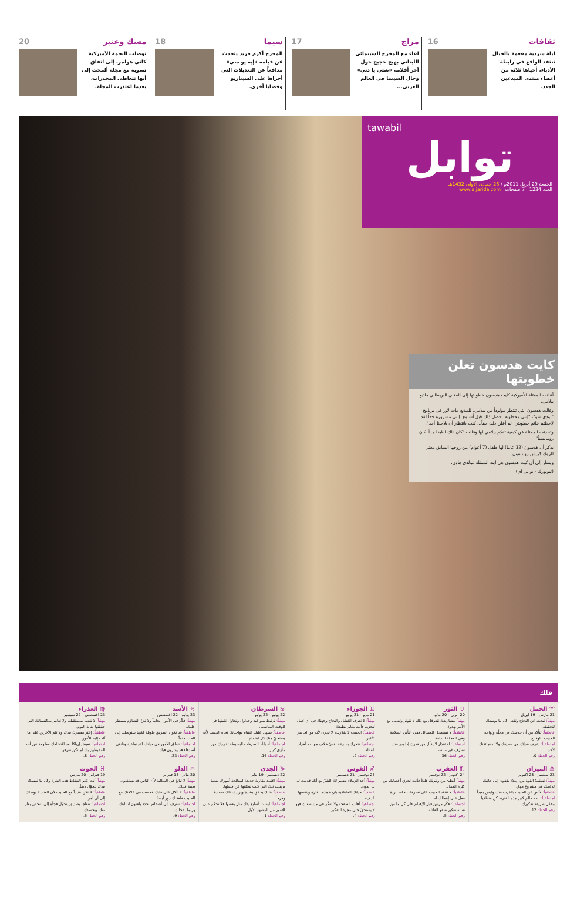ثقافات 16
ليلة سردية مفعمة بالخيال تنتقد الواقع في رابطة الأدباء، أحياها ثلاثة من أعضاء منتدى المبدعين الجدد.
مزاج 17
لقاء مع المخرج السينمائي اللبناني بهيج حجيج حول آخر أفلامه «شتي يا دني» وحال السينما في العالم العربي...
سيما 18
المخرج أكرم فريد يتحدث عن فيلمه «إيه يو سي» مدافعاً عن التعديلات التي أجراها على السيناريو وقضايا أخرى.
مسك وعنبر 20
توصلت النجمة الأميركية كاتي هولمز، إلى اتفاق تسوية مع مجلة ألمحت إلى أنها تتعاطى المخدرات، بعدما اعتذرت المجلة.
tawabil
توابل
الجمعة 29 أبريل 2011م / 26 جمادى الأولى 1432هـ
العدد 1234 7 صفحات www.aljarida.com
كايت هدسون تعلن خطوبتها
أعلنت الممثلة الأميركية كايت هدسون خطوبتها إلى المغني البريطاني ماتيو بيلامي.
وقالت هدسون التي تنتظر مولوداً من بيلامي، للمذيع مات لاور في برنامج "تودي شو"، "إنني مخطوبة! حصل ذلك قبل أسبوع. إنني مسرورة جداً لقد لاحظتم خاتم خطوبتي. لم أعلن ذلك حقاً... كنت بانتظار أن يلاحظ أحد".
وتحدثت الممثلة عن كيفية تقدّم بيلامي لها وقالت "كان ذلك لطيفا جداً. كان رومانسياً".
يذكر أن هدسون (32 عاما) لها طفل (7 أعوام) من زوجها السابق مغني الروك كريس روبنسون.
ويشار إلى أن كيت هدسون هي ابنة الممثلة غولدي هاون.
(نيويورك - يو بي آي)
فلك
♈ الحمل
21 مارس - 19 ابريل
مهنياً: تبحث عن النجاح وتفعل كل ما بوسعك لتحقيقه.
عاطفياً: تتأكد من أن حدسك في محلّه وتواجه الحبيب بالوقائع.
اجتماعياً: إعرف عدوّك من صديقك ولا تمنح ثقتك لأحد.
رقم الحظ: 0.
♉ الثور
20 ابريل - 20 مايو
مهنياً: مشاريعك تتعرقل مع ذلك لا تتوتر وتعامل مع الأمر بهدوء.
عاطفياً: لا تستعجل المسائل ففي التأني السلامة وفي العجلة الندامة.
اجتماعياً: الاعتذار لا يقلّل من قدرك إذا بدر منك تصرّف غير مناسب.
رقم الحظ: 36.
♊ الجوزاء
21 مايو - 21 يونيو
مهنياً: لا تعرف الفشل والنجاح وجهتك في أي عمل تنجزه، فأنت مثابر بطبعك.
عاطفياً: الحبيب لا يقدّرك؟ لا تحزن لأنه هو الخاسر الأكبر.
اجتماعياً: تتحرك بسرعة لفضّ خلاف مع أحد أفراد العائلة.
رقم الحظ: 2.
♋ السرطان
22 يونيو - 22 يوليو
مهنياً: ترتبط بمواعيد وجداول وتحاول تلبيتها في الوقت المناسب.
عاطفياً: يسهل عليك القيام بواجباتك تجاه الحبيب لأنه يستحقّ منك كل اهتمام.
اجتماعياً: أحياناً، التصرفات البسيطة تخرجك من مأزق كبير.
رقم الحظ: 16.
♌ الأسد
23 يوليو - 22 اغسطس
مهنياً: فكّر في الأمور إيجابياً ولا تدع التشاؤم يسيطر عليك.
عاطفياً: قد تكون الطريق طويلة لكنها ستوصلك إلى الحب حتماً.
اجتماعياً: تتطوّر الأمور في حياتك الاجتماعية وتلتقي أصدقاء قد يؤثرون فيك.
رقم الحظ: 23.
♍ العذراء
23 اغسطس - 22 سبتمبر
مهنياً: لا تلعب بمستقبلك ولا تغامر بمكتسباتك التي حققتها لغاية اليوم.
عاطفياً: إختر مصيرك بيدك ولا تلم الآخرين على ما آلت إليه الأمور.
اجتماعياً: تعيش إرباكاً بعد اكتشافك معلومة عن أحد المحيطين بك لم تكن تعرفها.
رقم الحظ: 8.
♎ الميزان
23 سبتمبر - 23 اكتوبر
مهنياً: تستمدّ القوة من زملاء يقفون إلى جانبك لدعمك في مشروع مهمّ.
عاطفياً: فتّش عن الحبيب بالقرب منك وليس بعيداً.
اجتماعياً: أنت حالم كبير هذه الفترة، كن منطقياً وعدّل طريقة تفكيرك.
رقم الحظ: 12.
♏ العقرب
24 اكتوبر - 22 نوفمبر
مهنياً: أبطئ من وتيرتك قليلاً فأنت تحرق أعصابك من كثرة العمل.
عاطفياً: لا تنتقد الحبيب على تصرفات جاءت ردة فعل على إهمالك له.
اجتماعياً: فكّر مرتين قبل الإقدام على كل ما من شأنه تعكير صفو العائلة.
رقم الحظ: 5.
♐ القوس
23 نوفمبر - 21 ديسمبر
مهنياً: أحد الزملاء يضمر لك الشرّ مع أنك قدمت له يد العون.
عاطفياً: حياتك العاطفية باردة هذه الفترة وينقصها الدفء.
اجتماعياً: أقلب الصفحة ولا تفكّر في من طعنك فهو لا يستحقّ حتى مجرد التفكير.
رقم الحظ: 4.
♑ الجدي
22 ديسمبر - 19 يناير
مهنياً: اعتمد مقاربة جديدة لمعالجة أمورك بعدما برهنت تلك التي كنت تطبّقها عن فشلها.
عاطفياً: قلبك يخفق بشدة ويزيدك ذلك سعادةً وفرحاً.
اجتماعياً: ليست أصابع يدك مثل بعضها فلا تحكم على الأمور من المشهد الأول.
رقم الحظ: 1.
♒ الدلو
20 يناير - 18 فبراير
مهنياً: لا تبالغ في المثالية لأن الناس قد يستغلون طيبة قلبك.
عاطفياً: لا تتّكل على قلبك فحسب في علاقتك مع الحبيب فلعقلك دور أيضاً.
اجتماعياً: تتعرف إلى أشخاص جدد يلفتون انتباهك وربما إعجابك.
رقم الحظ: 9.
♓ الحوت
19 فبراير - 20 مارس
مهنياً: أنت كثير النشاط هذه الفترة وكل ما تمسكه بيدك يتحوّل ذهباً.
عاطفياً: لا تكن عنيداً مع الحبيب لأن العناد لا يوصلك إلى أي أمر.
اجتماعياً: تتفاجأ بصديق يتحوّل فجأة إلى شخص يغار منك ويحسدك.
رقم الحظ: 5.